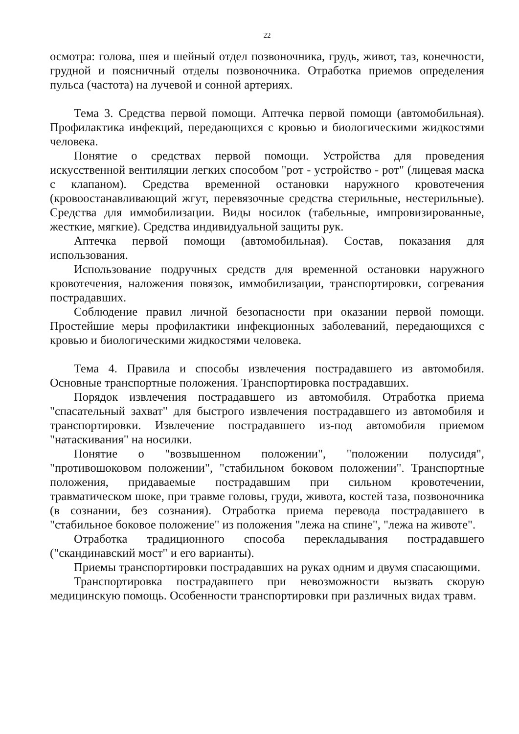22
осмотра: голова, шея и шейный отдел позвоночника, грудь, живот, таз, конечности, грудной и поясничный отделы позвоночника. Отработка приемов определения пульса (частота) на лучевой и сонной артериях.
Тема 3. Средства первой помощи. Аптечка первой помощи (автомобильная). Профилактика инфекций, передающихся с кровью и биологическими жидкостями человека.
Понятие о средствах первой помощи. Устройства для проведения искусственной вентиляции легких способом "рот - устройство - рот" (лицевая маска с клапаном). Средства временной остановки наружного кровотечения (кровоостанавливающий жгут, перевязочные средства стерильные, нестерильные). Средства для иммобилизации. Виды носилок (табельные, импровизированные, жесткие, мягкие). Средства индивидуальной защиты рук.
Аптечка первой помощи (автомобильная). Состав, показания для использования.
Использование подручных средств для временной остановки наружного кровотечения, наложения повязок, иммобилизации, транспортировки, согревания пострадавших.
Соблюдение правил личной безопасности при оказании первой помощи. Простейшие меры профилактики инфекционных заболеваний, передающихся с кровью и биологическими жидкостями человека.
Тема 4. Правила и способы извлечения пострадавшего из автомобиля. Основные транспортные положения. Транспортировка пострадавших.
Порядок извлечения пострадавшего из автомобиля. Отработка приема "спасательный захват" для быстрого извлечения пострадавшего из автомобиля и транспортировки. Извлечение пострадавшего из-под автомобиля приемом "натаскивания" на носилки.
Понятие о "возвышенном положении", "положении полусидя", "противошоковом положении", "стабильном боковом положении". Транспортные положения, придаваемые пострадавшим при сильном кровотечении, травматическом шоке, при травме головы, груди, живота, костей таза, позвоночника (в сознании, без сознания). Отработка приема перевода пострадавшего в "стабильное боковое положение" из положения "лежа на спине", "лежа на животе".
Отработка традиционного способа перекладывания пострадавшего ("скандинавский мост" и его варианты).
Приемы транспортировки пострадавших на руках одним и двумя спасающими.
Транспортировка пострадавшего при невозможности вызвать скорую медицинскую помощь. Особенности транспортировки при различных видах травм.